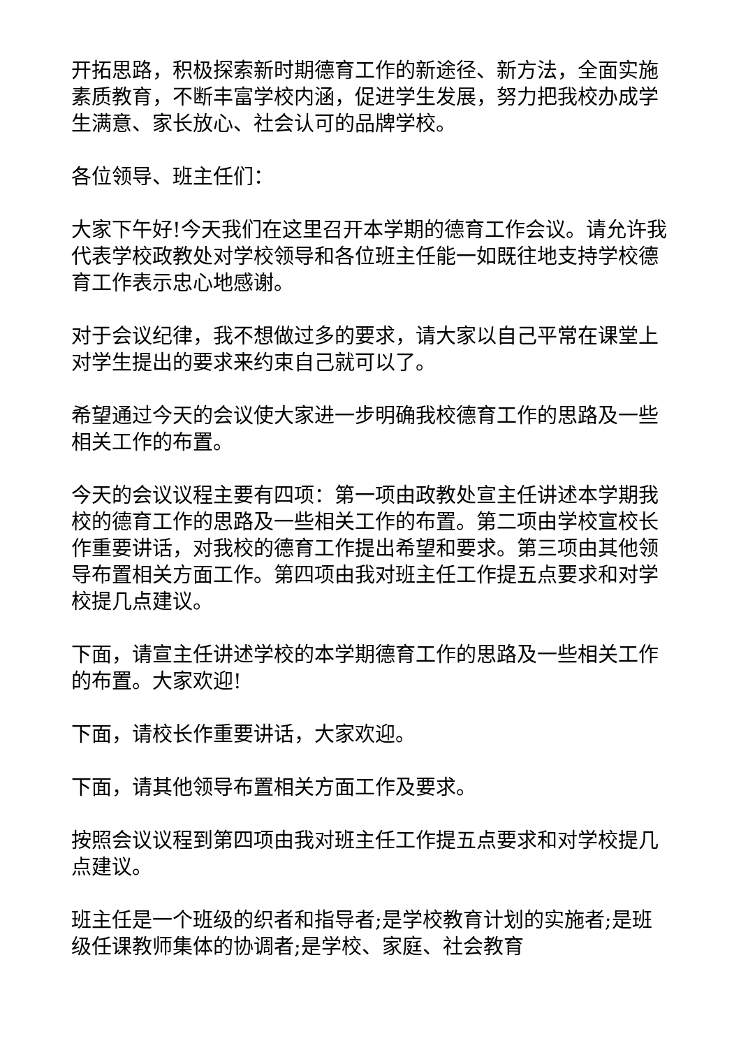开拓思路，积极探索新时期德育工作的新途径、新方法，全面实施素质教育，不断丰富学校内涵，促进学生发展，努力把我校办成学生满意、家长放心、社会认可的品牌学校。
各位领导、班主任们：
大家下午好!今天我们在这里召开本学期的德育工作会议。请允许我代表学校政教处对学校领导和各位班主任能一如既往地支持学校德育工作表示忠心地感谢。
对于会议纪律，我不想做过多的要求，请大家以自己平常在课堂上对学生提出的要求来约束自己就可以了。
希望通过今天的会议使大家进一步明确我校德育工作的思路及一些相关工作的布置。
今天的会议议程主要有四项：第一项由政教处宣主任讲述本学期我校的德育工作的思路及一些相关工作的布置。第二项由学校宣校长作重要讲话，对我校的德育工作提出希望和要求。第三项由其他领导布置相关方面工作。第四项由我对班主任工作提五点要求和对学校提几点建议。
下面，请宣主任讲述学校的本学期德育工作的思路及一些相关工作的布置。大家欢迎!
下面，请校长作重要讲话，大家欢迎。
下面，请其他领导布置相关方面工作及要求。
按照会议议程到第四项由我对班主任工作提五点要求和对学校提几点建议。
班主任是一个班级的织者和指导者;是学校教育计划的实施者;是班级任课教师集体的协调者;是学校、家庭、社会教育